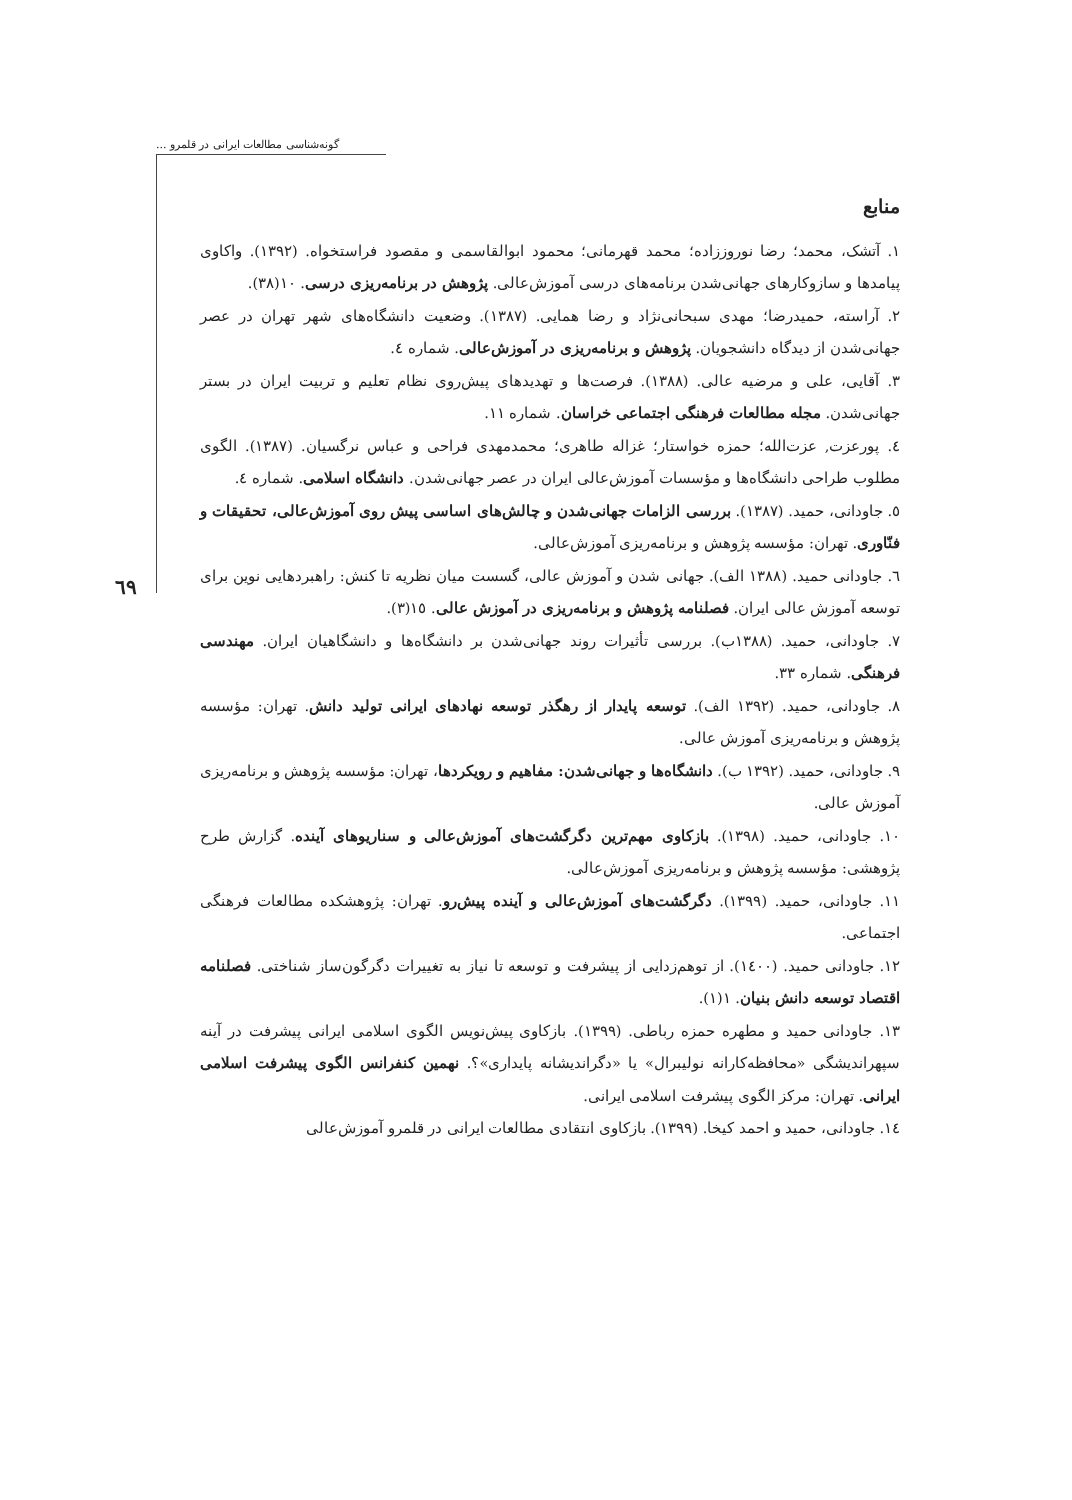گونه‌شناسی مطالعات ایرانی در قلمرو ...
٦٩
منابع
۱. آتشک، محمد؛ رضا نوروززاده؛ محمد قهرمانی؛ محمود ابوالقاسمی و مقصود فراستخواه. (۱۳۹۲). واکاوی پیامدها و سازوکارهای جهانی‌شدن برنامه‌های درسی آموزش‌عالی. پژوهش در برنامه‌ریزی درسی. ۱۰(۳۸).
۲. آراسته، حمیدرضا؛ مهدی سبحانی‌نژاد و رضا همایی. (۱۳۸۷). وضعیت دانشگاه‌های شهر تهران در عصر جهانی‌شدن از دیدگاه دانشجویان. پژوهش و برنامه‌ریزی در آموزش‌عالی. شماره ٤.
۳. آقایی، علی و مرضیه عالی. (۱۳۸۸). فرصت‌ها و تهدیدهای پیش‌روی نظام تعلیم و تربیت ایران در بستر جهانی‌شدن. مجله مطالعات فرهنگی اجتماعی خراسان. شماره ۱۱.
٤. پورعزت, عزت‌الله؛ حمزه خواستار؛ غزاله طاهری؛ محمدمهدی فراحی و عباس نرگسیان. (۱۳۸۷). الگوی مطلوب طراحی دانشگاه‌ها و مؤسسات آموزش‌عالی ایران در عصر جهانی‌شدن. دانشگاه اسلامی. شماره ٤.
٥. جاودانی، حمید. (۱۳۸۷). بررسی الزامات جهانی‌شدن و چالش‌های اساسی پیش روی آموزش‌عالی، تحقیقات و فنّاوری. تهران: مؤسسه پژوهش و برنامه‌ریزی آموزش‌عالی.
٦. جاودانی حمید. (۱۳۸۸ الف). جهانی شدن و آموزش عالی، گسست میان نظریه تا کنش: راهبردهایی نوین برای توسعه آموزش عالی ایران. فصلنامه پژوهش و برنامه‌ریزی در آموزش عالی. ۱٥(۳).
۷. جاودانی، حمید. (۱۳۸۸ب). بررسی تأثیرات روند جهانی‌شدن بر دانشگاه‌ها و دانشگاهیان ایران. مهندسی فرهنگی. شماره ۳۳.
۸. جاودانی، حمید. (۱۳۹۲ الف). توسعه پایدار از رهگذر توسعه نهادهای ایرانی تولید دانش. تهران: مؤسسه پژوهش و برنامه‌ریزی آموزش عالی.
۹. جاودانی، حمید. (۱۳۹۲ ب). دانشگاه‌ها و جهانی‌شدن: مفاهیم و رویکردها، تهران: مؤسسه پژوهش و برنامه‌ریزی آموزش عالی.
۱۰. جاودانی، حمید. (۱۳۹۸). بازکاوی مهم‌ترین دگرگشت‌های آموزش‌عالی و سناریوهای آینده. گزارش طرح پژوهشی: مؤسسه پژوهش و برنامه‌ریزی آموزش‌عالی.
۱۱. جاودانی، حمید. (۱۳۹۹). دگرگشت‌های آموزش‌عالی و آینده پیش‌رو. تهران: پژوهشکده مطالعات فرهنگی اجتماعی.
۱۲. جاودانی حمید. (۱٤۰۰). از توهم‌زدایی از پیشرفت و توسعه تا نیاز به تغییرات دگرگون‌ساز شناختی. فصلنامه اقتصاد توسعه دانش بنیان. ۱(۱).
۱۳. جاودانی حمید و مطهره حمزه رباطی. (۱۳۹۹). بازکاوی پیش‌نویس الگوی اسلامی ایرانی پیشرفت در آینه سپهراندیشگی «محافظه‌کارانه نولیبرال» یا «دگراندیشانه پایداری»؟. نهمین کنفرانس الگوی پیشرفت اسلامی ایرانی. تهران: مرکز الگوی پیشرفت اسلامی ایرانی.
۱٤. جاودانی، حمید و احمد کیخا. (۱۳۹۹). بازکاوی انتقادی مطالعات ایرانی در قلمرو آموزش‌عالی